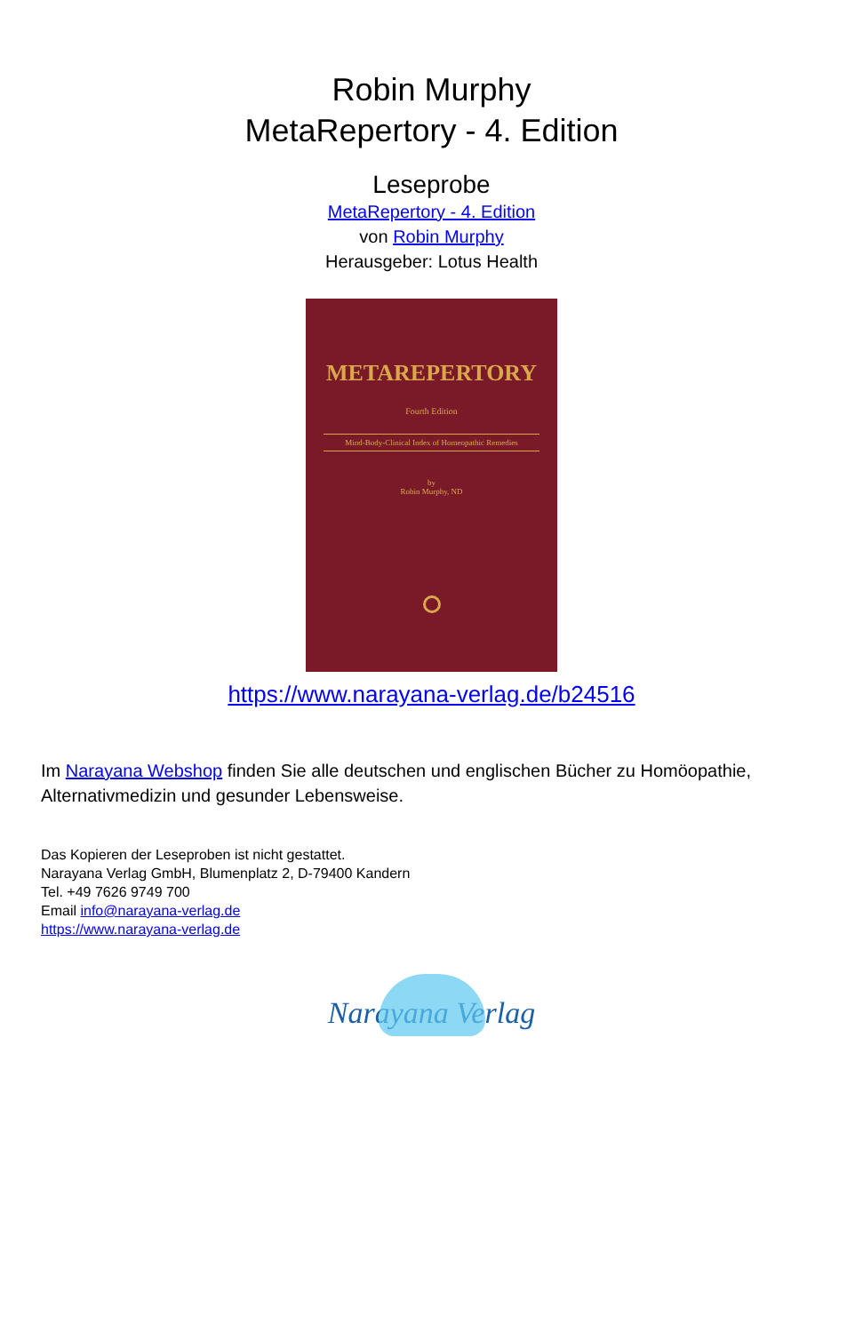Robin Murphy
MetaRepertory - 4. Edition
Leseprobe
MetaRepertory - 4. Edition
von Robin Murphy
Herausgeber: Lotus Health
METAREPERTORY
Fourth Edition
Mind-Body-Clinical Index of Homeopathic Remedies
by
Robin Murphy, ND
https://www.narayana-verlag.de/b24516
Im Narayana Webshop finden Sie alle deutschen und englischen Bücher zu Homöopathie, Alternativmedizin und gesunder Lebensweise.
Das Kopieren der Leseproben ist nicht gestattet.
Narayana Verlag GmbH, Blumenplatz 2, D-79400 Kandern
Tel. +49 7626 9749 700
Email info@narayana-verlag.de
https://www.narayana-verlag.de
Narayana Verlag